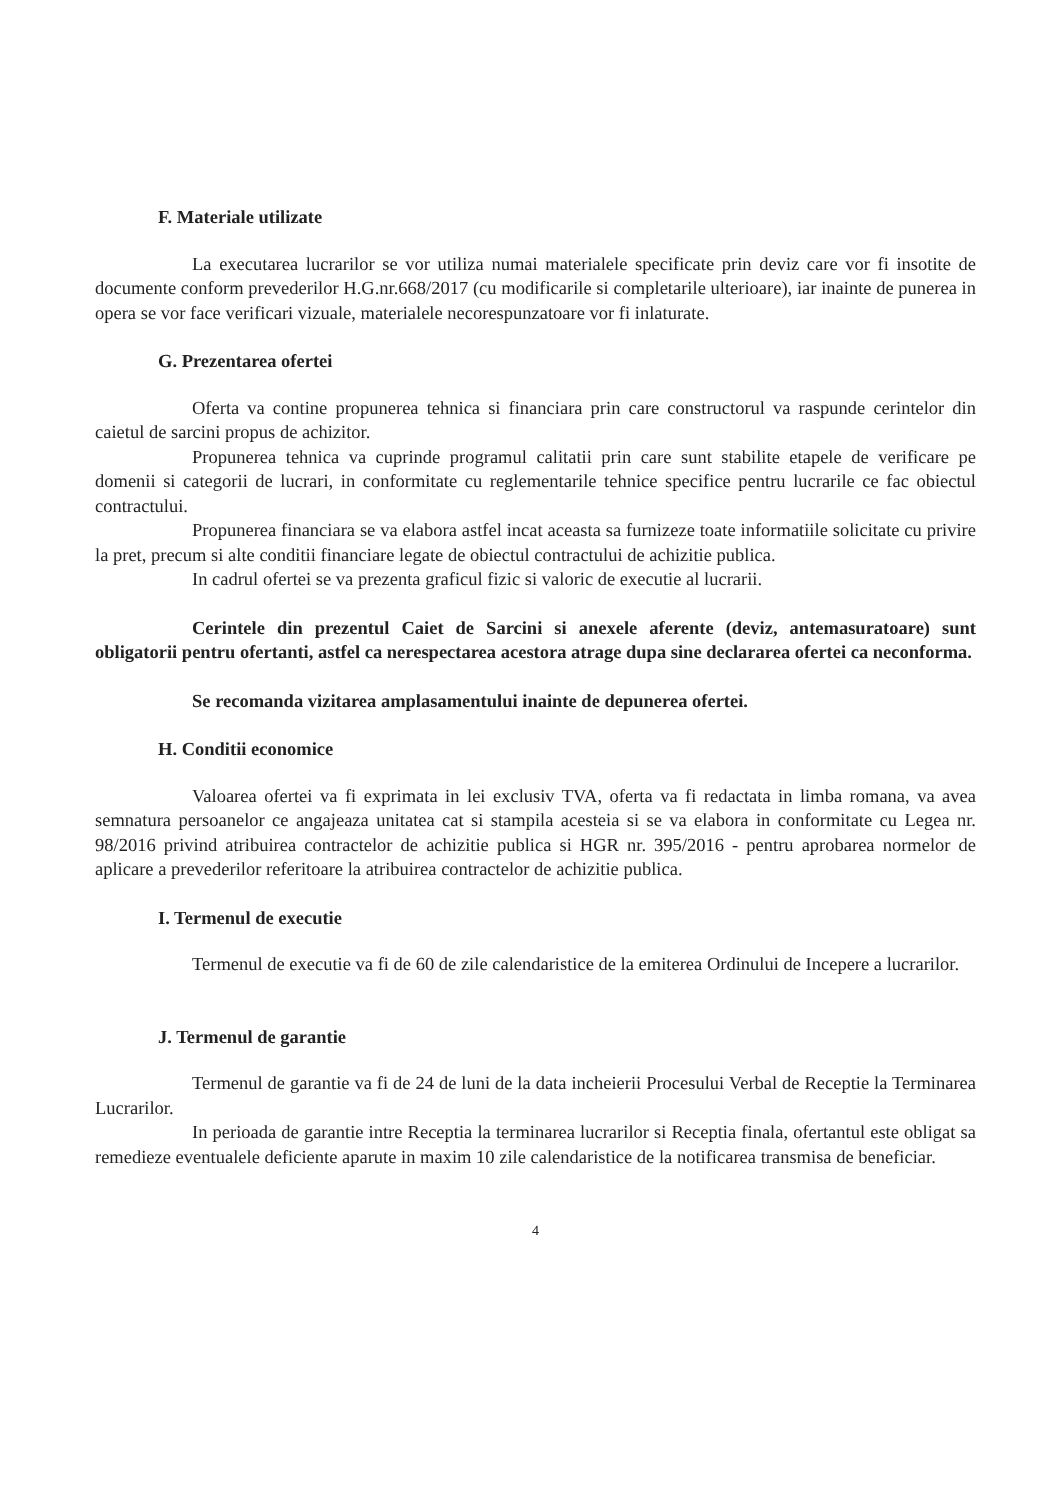F. Materiale utilizate
La executarea lucrarilor se vor utiliza numai materialele specificate prin deviz care vor fi insotite de documente conform prevederilor H.G.nr.668/2017 (cu modificarile si completarile ulterioare), iar inainte de punerea in opera se vor face verificari vizuale, materialele necorespunzatoare vor fi inlaturate.
G. Prezentarea ofertei
Oferta va contine propunerea tehnica si financiara prin care constructorul va raspunde cerintelor din caietul de sarcini propus de achizitor.
Propunerea tehnica va cuprinde programul calitatii prin care sunt stabilite etapele de verificare pe domenii si categorii de lucrari, in conformitate cu reglementarile tehnice specifice pentru lucrarile ce fac obiectul contractului.
Propunerea financiara se va elabora astfel incat aceasta sa furnizeze toate informatiile solicitate cu privire la pret, precum si alte conditii financiare legate de obiectul contractului de achizitie publica.
In cadrul ofertei se va prezenta graficul fizic si valoric de executie al lucrarii.
Cerintele din prezentul Caiet de Sarcini si anexele aferente (deviz, antemasuratoare) sunt obligatorii pentru ofertanti, astfel ca nerespectarea acestora atrage dupa sine declararea ofertei ca neconforma.
Se recomanda vizitarea amplasamentului inainte de depunerea ofertei.
H. Conditii economice
Valoarea ofertei va fi exprimata in lei exclusiv TVA, oferta va fi redactata in limba romana, va avea semnatura persoanelor ce angajeaza unitatea cat si stampila acesteia si se va elabora in conformitate cu Legea nr. 98/2016 privind atribuirea contractelor de achizitie publica si HGR nr. 395/2016 - pentru aprobarea normelor de aplicare a prevederilor referitoare la atribuirea contractelor de achizitie publica.
I. Termenul de executie
Termenul de executie va fi de 60 de zile calendaristice de la emiterea Ordinului de Incepere a lucrarilor.
J. Termenul de garantie
Termenul de garantie va fi de 24 de luni de la data incheierii Procesului Verbal de Receptie la Terminarea Lucrarilor.
In perioada de garantie intre Receptia la terminarea lucrarilor si Receptia finala, ofertantul este obligat sa remedieze eventualele deficiente aparute in maxim 10 zile calendaristice de la notificarea transmisa de beneficiar.
4